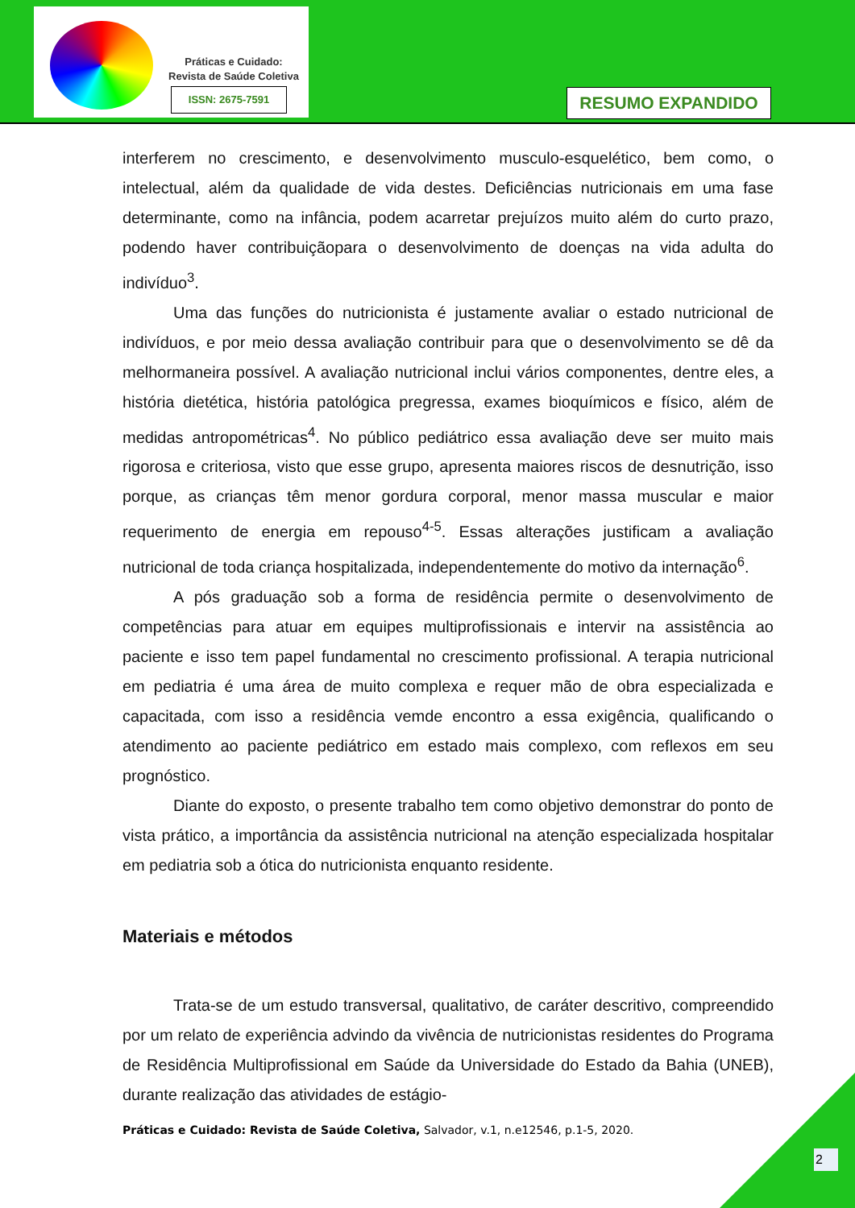Práticas e Cuidado:
Revista de Saúde Coletiva
ISSN: 2675-7591
RESUMO EXPANDIDO
interferem no crescimento, e desenvolvimento musculo-esquelético, bem como, o intelectual, além da qualidade de vida destes. Deficiências nutricionais em uma fase determinante, como na infância, podem acarretar prejuízos muito além do curto prazo, podendo haver contribuiçãopara o desenvolvimento de doenças na vida adulta do indivíduo<sup>3</sup>.
Uma das funções do nutricionista é justamente avaliar o estado nutricional de indivíduos, e por meio dessa avaliação contribuir para que o desenvolvimento se dê da melhormaneira possível. A avaliação nutricional inclui vários componentes, dentre eles, a história dietética, história patológica pregressa, exames bioquímicos e físico, além de medidas antropométricas<sup>4</sup>. No público pediátrico essa avaliação deve ser muito mais rigorosa e criteriosa, visto que esse grupo, apresenta maiores riscos de desnutrição, isso porque, as crianças têm menor gordura corporal, menor massa muscular e maior requerimento de energia em repouso<sup>4-5</sup>. Essas alterações justificam a avaliação nutricional de toda criança hospitalizada, independentemente do motivo da internação<sup>6</sup>.
A pós graduação sob a forma de residência permite o desenvolvimento de competências para atuar em equipes multiprofissionais e intervir na assistência ao paciente e isso tem papel fundamental no crescimento profissional. A terapia nutricional em pediatria é uma área de muito complexa e requer mão de obra especializada e capacitada, com isso a residência vemde encontro a essa exigência, qualificando o atendimento ao paciente pediátrico em estado mais complexo, com reflexos em seu prognóstico.
Diante do exposto, o presente trabalho tem como objetivo demonstrar do ponto de vista prático, a importância da assistência nutricional na atenção especializada hospitalar em pediatria sob a ótica do nutricionista enquanto residente.
Materiais e métodos
Trata-se de um estudo transversal, qualitativo, de caráter descritivo, compreendido por um relato de experiência advindo da vivência de nutricionistas residentes do Programa de Residência Multiprofissional em Saúde da Universidade do Estado da Bahia (UNEB), durante realização das atividades de estágio-
Práticas e Cuidado: Revista de Saúde Coletiva, Salvador, v.1, n.e12546, p.1-5, 2020.
2